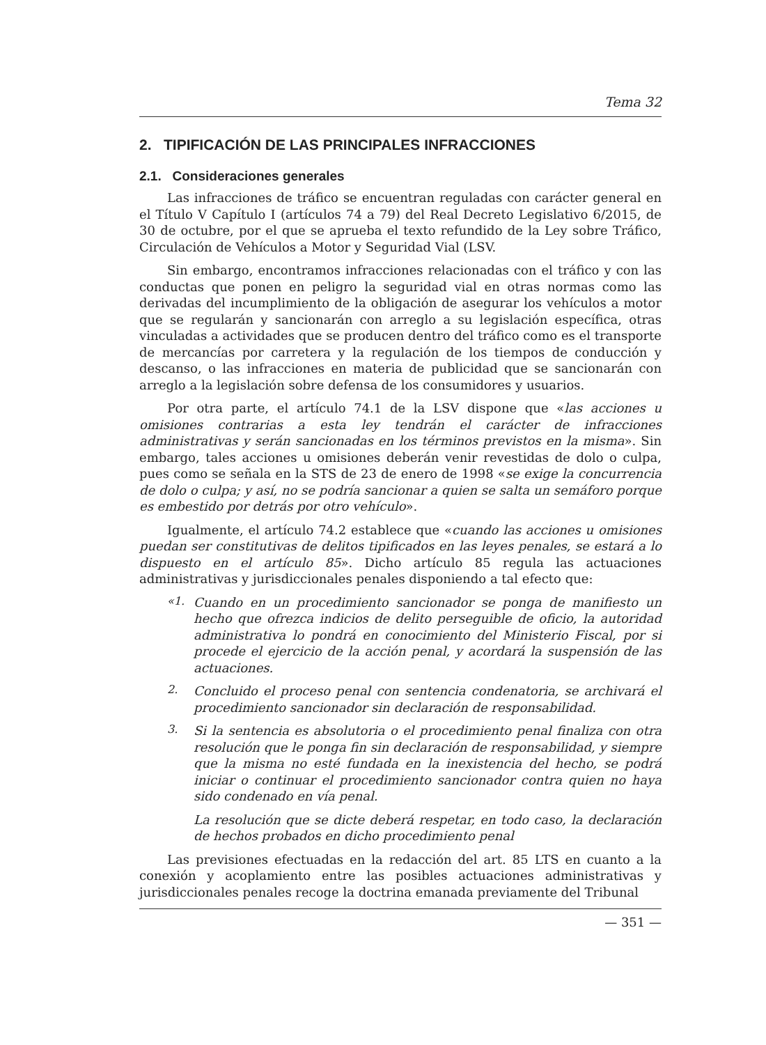Tema 32
2. TIPIFICACIÓN DE LAS PRINCIPALES INFRACCIONES
2.1. Consideraciones generales
Las infracciones de tráfico se encuentran reguladas con carácter general en el Título V Capítulo I (artículos 74 a 79) del Real Decreto Legislativo 6/2015, de 30 de octubre, por el que se aprueba el texto refundido de la Ley sobre Tráfico, Circulación de Vehículos a Motor y Seguridad Vial (LSV.
Sin embargo, encontramos infracciones relacionadas con el tráfico y con las conductas que ponen en peligro la seguridad vial en otras normas como las derivadas del incumplimiento de la obligación de asegurar los vehículos a motor que se regularán y sancionarán con arreglo a su legislación específica, otras vinculadas a actividades que se producen dentro del tráfico como es el transporte de mercancías por carretera y la regulación de los tiempos de conducción y descanso, o las infracciones en materia de publicidad que se sancionarán con arreglo a la legislación sobre defensa de los consumidores y usuarios.
Por otra parte, el artículo 74.1 de la LSV dispone que «las acciones u omisiones contrarias a esta ley tendrán el carácter de infracciones administrativas y serán sancionadas en los términos previstos en la misma». Sin embargo, tales acciones u omisiones deberán venir revestidas de dolo o culpa, pues como se señala en la STS de 23 de enero de 1998 «se exige la concurrencia de dolo o culpa; y así, no se podría sancionar a quien se salta un semáforo porque es embestido por detrás por otro vehículo».
Igualmente, el artículo 74.2 establece que «cuando las acciones u omisiones puedan ser constitutivas de delitos tipificados en las leyes penales, se estará a lo dispuesto en el artículo 85». Dicho artículo 85 regula las actuaciones administrativas y jurisdiccionales penales disponiendo a tal efecto que:
«1.
Cuando en un procedimiento sancionador se ponga de manifiesto un hecho que ofrezca indicios de delito perseguible de oficio, la autoridad administrativa lo pondrá en conocimiento del Ministerio Fiscal, por si procede el ejercicio de la acción penal, y acordará la suspensión de las actuaciones.
2.
Concluido el proceso penal con sentencia condenatoria, se archivará el procedimiento sancionador sin declaración de responsabilidad.
3.
Si la sentencia es absolutoria o el procedimiento penal finaliza con otra resolución que le ponga fin sin declaración de responsabilidad, y siempre que la misma no esté fundada en la inexistencia del hecho, se podrá iniciar o continuar el procedimiento sancionador contra quien no haya sido condenado en vía penal.
La resolución que se dicte deberá respetar, en todo caso, la declaración de hechos probados en dicho procedimiento penal
Las previsiones efectuadas en la redacción del art. 85 LTS en cuanto a la conexión y acoplamiento entre las posibles actuaciones administrativas y jurisdiccionales penales recoge la doctrina emanada previamente del Tribunal
— 351 —